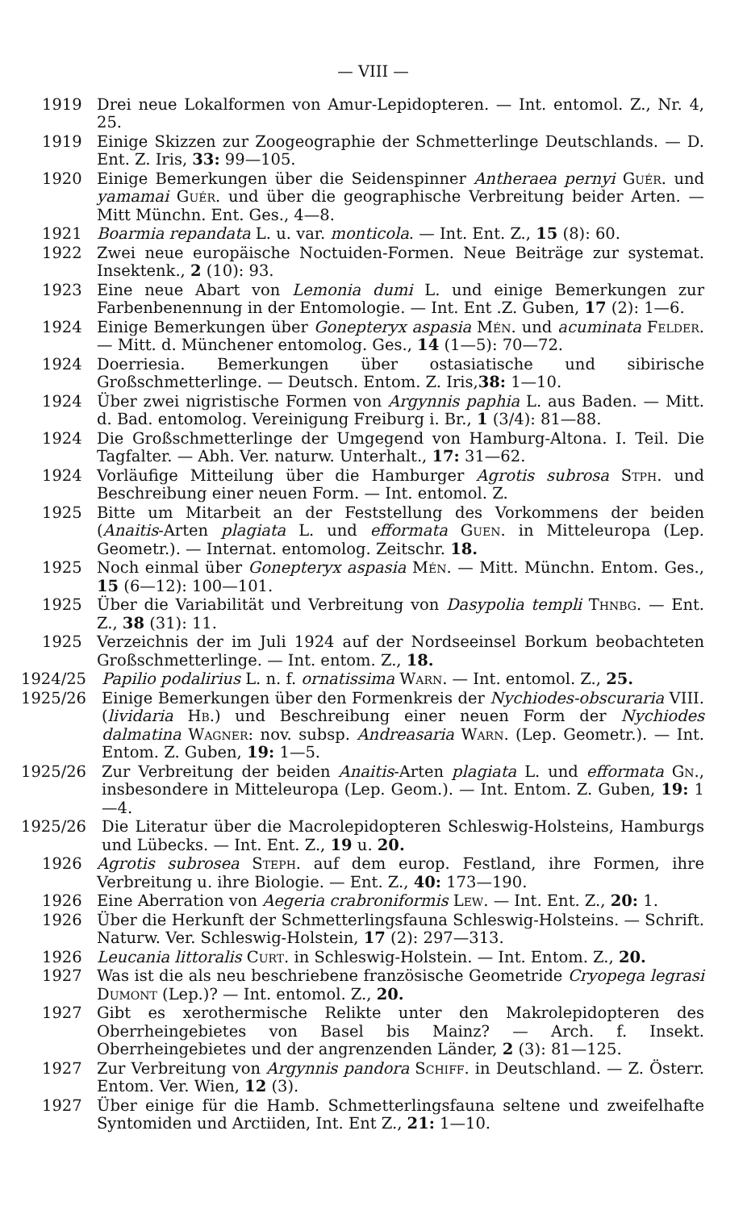— VIII —
1919 Drei neue Lokalformen von Amur-Lepidopteren. — Int. entomol. Z., Nr. 4, 25.
1919 Einige Skizzen zur Zoogeographie der Schmetterlinge Deutschlands. — D. Ent. Z. Iris, 33: 99—105.
1920 Einige Bemerkungen über die Seidenspinner Antheraea pernyi Guér. und yamamai Guér. und über die geographische Verbreitung beider Arten. — Mitt Münchn. Ent. Ges., 4—8.
1921 Boarmia repandata L. u. var. monticola. — Int. Ent. Z., 15 (8): 60.
1922 Zwei neue europäische Noctuiden-Formen. Neue Beiträge zur systemat. Insektenk., 2 (10): 93.
1923 Eine neue Abart von Lemonia dumi L. und einige Bemerkungen zur Farbenbenennung in der Entomologie. — Int. Ent .Z. Guben, 17 (2): 1—6.
1924 Einige Bemerkungen über Gonepteryx aspasia Mén. und acuminata Felder. — Mitt. d. Münchener entomolog. Ges., 14 (1—5): 70—72.
1924 Doerriesia. Bemerkungen über ostasiatische und sibirische Großschmetterlinge. — Deutsch. Entom. Z. Iris,38: 1—10.
1924 Über zwei nigristische Formen von Argynnis paphia L. aus Baden. — Mitt. d. Bad. entomolog. Vereinigung Freiburg i. Br., 1 (3/4): 81—88.
1924 Die Großschmetterlinge der Umgegend von Hamburg-Altona. I. Teil. Die Tagfalter. — Abh. Ver. naturw. Unterhalt., 17: 31—62.
1924 Vorläufige Mitteilung über die Hamburger Agrotis subrosa Stph. und Beschreibung einer neuen Form. — Int. entomol. Z.
1925 Bitte um Mitarbeit an der Feststellung des Vorkommens der beiden (Anaitis-Arten plagiata L. und efformata Guen. in Mitteleuropa (Lep. Geometr.). — Internat. entomolog. Zeitschr. 18.
1925 Noch einmal über Gonepteryx aspasia Mén. — Mitt. Münchn. Entom. Ges., 15 (6—12): 100—101.
1925 Über die Variabilität und Verbreitung von Dasypolia templi Thnbg. — Ent. Z., 38 (31): 11.
1925 Verzeichnis der im Juli 1924 auf der Nordseeinsel Borkum beobachteten Großschmetterlinge. — Int. entom. Z., 18.
1924/25 Papilio podalirius L. n. f. ornatissima Warn. — Int. entomol. Z., 25.
1925/26 Einige Bemerkungen über den Formenkreis der Nychiodes-obscuraria VIII. (lividaria Hb.) und Beschreibung einer neuen Form der Nychiodes dalmatina Wagner: nov. subsp. Andreasaria Warn. (Lep. Geometr.). — Int. Entom. Z. Guben, 19: 1—5.
1925/26 Zur Verbreitung der beiden Anaitis-Arten plagiata L. und efformata Gn., insbesondere in Mitteleuropa (Lep. Geom.). — Int. Entom. Z. Guben, 19: 1—4.
1925/26 Die Literatur über die Macrolepidopteren Schleswig-Holsteins, Hamburgs und Lübecks. — Int. Ent. Z., 19 u. 20.
1926 Agrotis subrosea Steph. auf dem europ. Festland, ihre Formen, ihre Verbreitung u. ihre Biologie. — Ent. Z., 40: 173—190.
1926 Eine Aberration von Aegeria crabroniformis Lew. — Int. Ent. Z., 20: 1.
1926 Über die Herkunft der Schmetterlingsfauna Schleswig-Holsteins. — Schrift. Naturw. Ver. Schleswig-Holstein, 17 (2): 297—313.
1926 Leucania littoralis Curt. in Schleswig-Holstein. — Int. Entom. Z., 20.
1927 Was ist die als neu beschriebene französische Geometride Cryopega legrasi Dumont (Lep.)? — Int. entomol. Z., 20.
1927 Gibt es xerothermische Relikte unter den Makrolepidopteren des Oberrheingebietes von Basel bis Mainz? — Arch. f. Insekt. Oberrheingebietes und der angrenzenden Länder, 2 (3): 81—125.
1927 Zur Verbreitung von Argynnis pandora Schiff. in Deutschland. — Z. Österr. Entom. Ver. Wien, 12 (3).
1927 Über einige für die Hamb. Schmetterlingsfauna seltene und zweifelhafte Syntomiden und Arctiiden, Int. Ent Z., 21: 1—10.